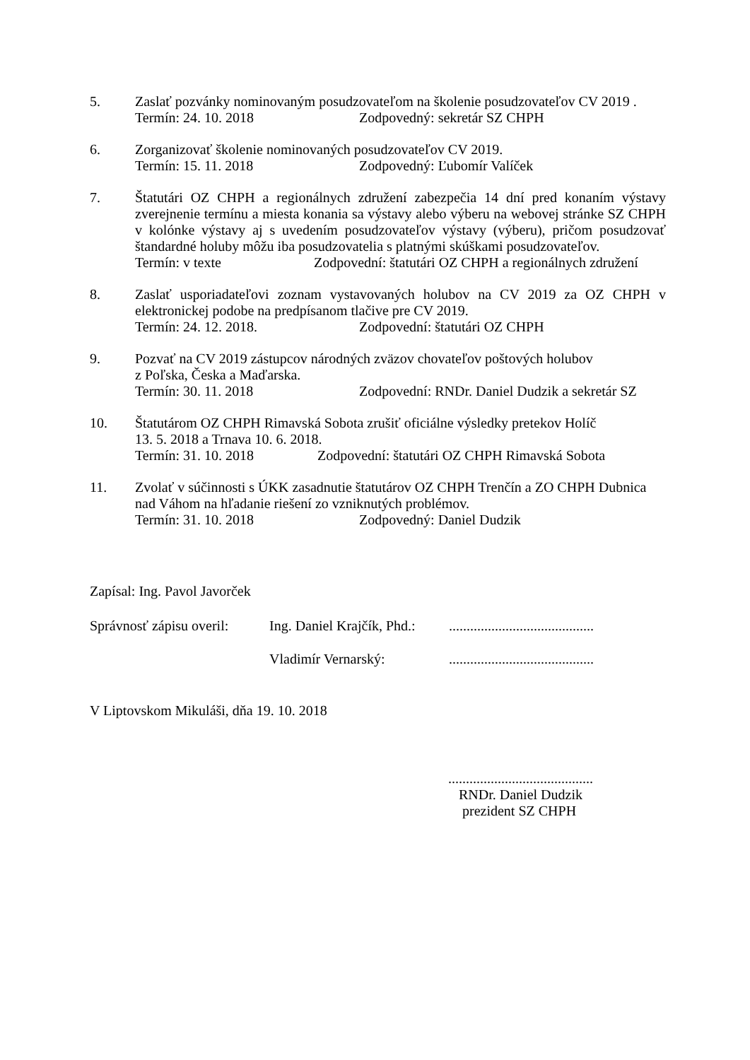5. Zaslať pozvánky nominovaným posudzovateľom na školenie posudzovateľov CV 2019 .
Termín: 24. 10. 2018 Zodpovedný: sekretár SZ CHPH
6. Zorganizovať školenie nominovaných posudzovateľov CV 2019.
Termín: 15. 11. 2018 Zodpovedný: Ľubomír Valíček
7. Štatutári OZ CHPH a regionálnych združení zabezpečia 14 dní pred konaním výstavy zverejnenie termínu a miesta konania sa výstavy alebo výberu na webovej stránke SZ CHPH v kolónke výstavy aj s uvedením posudzovateľov výstavy (výberu), pričom posudzovať štandardné holuby môžu iba posudzovatelia s platnými skúškami posudzovateľov.
Termín: v texte Zodpovední: štatutári OZ CHPH a regionálnych združení
8. Zaslať usporiadateľovi zoznam vystavovaných holubov na CV 2019 za OZ CHPH v elektronickej podobe na predpísanom tlačive pre CV 2019.
Termín: 24. 12. 2018. Zodpovední: štatutári OZ CHPH
9. Pozvať na CV 2019 zástupcov národných zväzov chovateľov poštových holubov
z Poľska, Česka a Maďarska.
Termín: 30. 11. 2018 Zodpovední: RNDr. Daniel Dudzik a sekretár SZ
10. Štatutárom OZ CHPH Rimavská Sobota zrušiť oficiálne výsledky pretekov Holíč
13. 5. 2018 a Trnava 10. 6. 2018.
Termín: 31. 10. 2018 Zodpovední: štatutári OZ CHPH Rimavská Sobota
11. Zvolať v súčinnosti s ÚKK zasadnutie štatutárov OZ CHPH Trenčín a ZO CHPH Dubnica nad Váhom na hľadanie riešení zo vzniknutých problémov.
Termín: 31. 10. 2018 Zodpovedný: Daniel Dudzik
Zapísal: Ing. Pavol Javorček
Správnosť zápisu overil: Ing. Daniel Krajčík, Phd.:.........................................
Vladimír Vernarský:.........................................
V Liptovskom Mikuláši, dňa 19. 10. 2018
.........................................
RNDr. Daniel Dudzik
prezident SZ CHPH